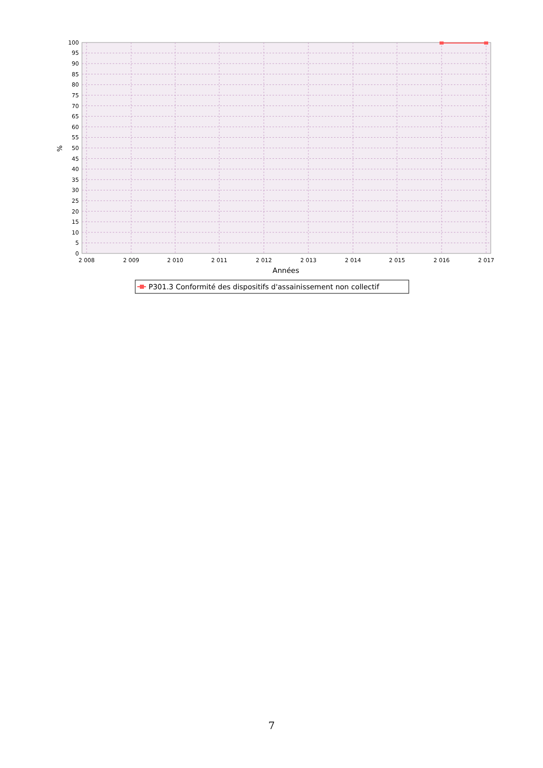100
95
90
85
80
75
70
65
60
55
50
45
40
35
30
25
20
15
10
5
0
2 008
2 009
2 010
2 011
2 012
2 013
2 014
2 015
2 016
2 017
Années
%
P301.3 Conformité des dispositifs d'assainissement non collectif
7